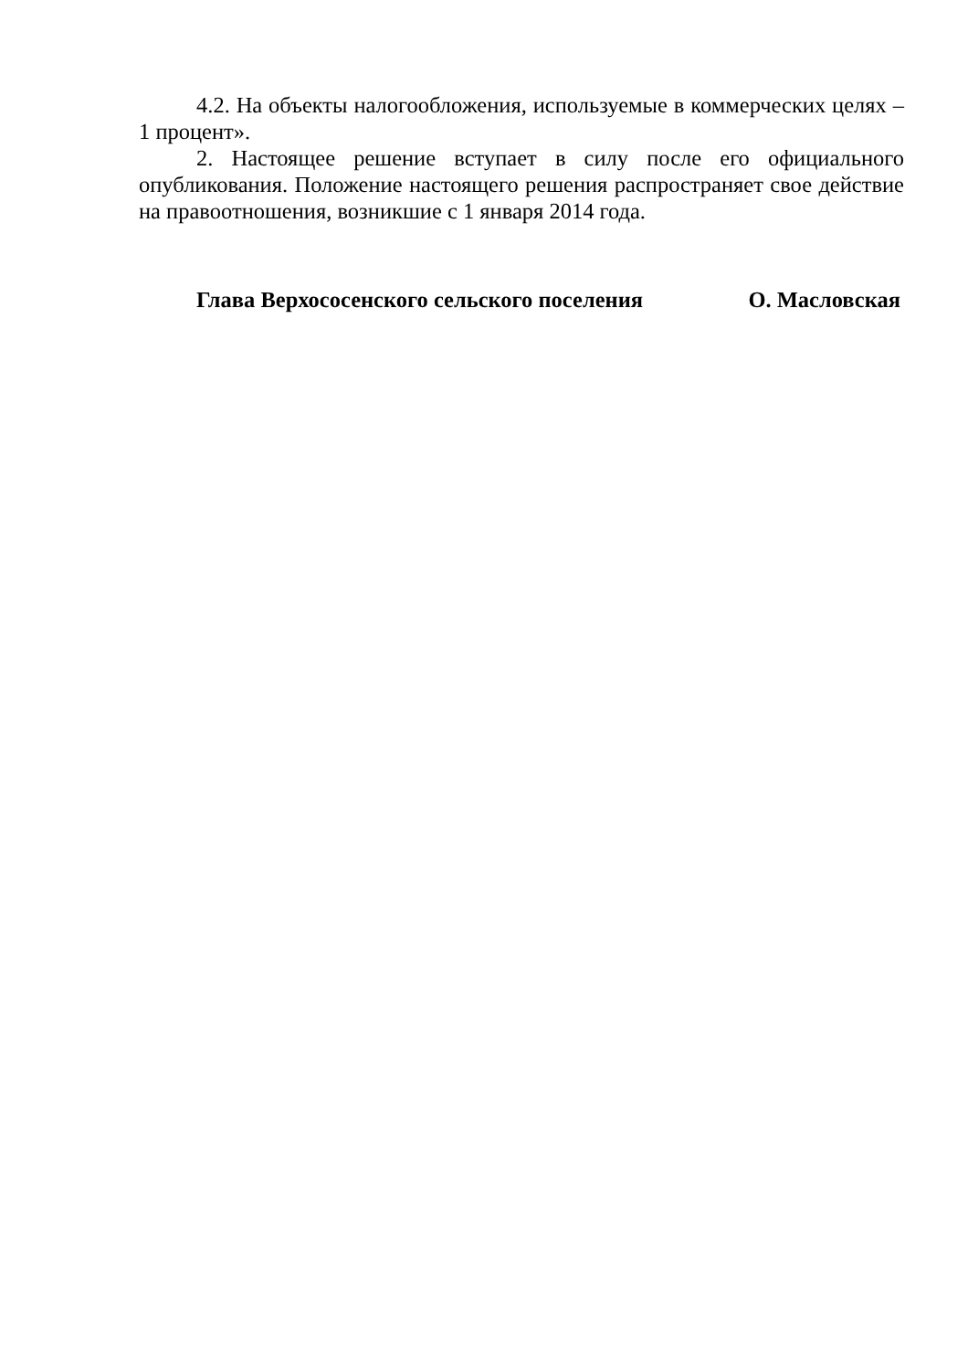4.2. На объекты налогообложения, используемые в коммерческих целях – 1 процент».
2. Настоящее решение вступает в силу после его официального опубликования. Положение настоящего решения распространяет свое действие на правоотношения, возникшие с 1 января 2014 года.
Глава Верхососенского сельского поселения О. Масловская